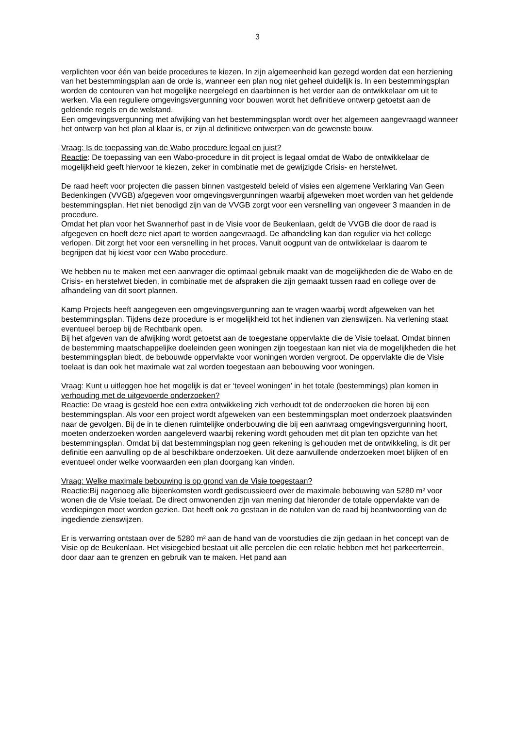3
verplichten voor één van beide procedures te kiezen. In zijn algemeenheid kan gezegd worden dat een herziening van het bestemmingsplan aan de orde is, wanneer een plan nog niet geheel duidelijk is. In een bestemmingsplan worden de contouren van het mogelijke neergelegd en daarbinnen is het verder aan de ontwikkelaar om uit te werken. Via een reguliere omgevingsvergunning voor bouwen wordt het definitieve ontwerp getoetst aan de geldende regels en de welstand.
Een omgevingsvergunning met afwijking van het bestemmingsplan wordt over het algemeen aangevraagd wanneer het ontwerp van het plan al klaar is, er zijn al definitieve ontwerpen van de gewenste bouw.
Vraag: Is de toepassing van de Wabo procedure legaal en juist?
Reactie: De toepassing van een Wabo-procedure in dit project is legaal omdat de Wabo de ontwikkelaar de mogelijkheid geeft hiervoor te kiezen, zeker in combinatie met de gewijzigde Crisis- en herstelwet.
De raad heeft voor projecten die passen binnen vastgesteld beleid of visies een algemene Verklaring Van Geen Bedenkingen (VVGB) afgegeven voor omgevingsvergunningen waarbij afgeweken moet worden van het geldende bestemmingsplan. Het niet benodigd zijn van de VVGB zorgt voor een versnelling van ongeveer 3 maanden in de procedure.
Omdat het plan voor het Swannerhof past in de Visie voor de Beukenlaan, geldt de VVGB die door de raad is afgegeven en hoeft deze niet apart te worden aangevraagd. De afhandeling kan dan regulier via het college verlopen. Dit zorgt het voor een versnelling in het proces. Vanuit oogpunt van de ontwikkelaar is daarom te begrijpen dat hij kiest voor een Wabo procedure.
We hebben nu te maken met een aanvrager die optimaal gebruik maakt van de mogelijkheden die de Wabo en de Crisis- en herstelwet bieden, in combinatie met de afspraken die zijn gemaakt tussen raad en college over de afhandeling van dit soort plannen.
Kamp Projects heeft aangegeven een omgevingsvergunning aan te vragen waarbij wordt afgeweken van het bestemmingsplan. Tijdens deze procedure is er mogelijkheid tot het indienen van zienswijzen. Na verlening staat eventueel beroep bij de Rechtbank open.
Bij het afgeven van de afwijking wordt getoetst aan de toegestane oppervlakte die de Visie toelaat. Omdat binnen de bestemming maatschappelijke doeleinden geen woningen zijn toegestaan kan niet via de mogelijkheden die het bestemmingsplan biedt, de bebouwde oppervlakte voor woningen worden vergroot. De oppervlakte die de Visie toelaat is dan ook het maximale wat zal worden toegestaan aan bebouwing voor woningen.
Vraag: Kunt u uitleggen hoe het mogelijk is dat er ‘teveel woningen’ in het totale (bestemmings) plan komen in verhouding met de uitgevoerde onderzoeken?
Reactie: De vraag is gesteld hoe een extra ontwikkeling zich verhoudt tot de onderzoeken die horen bij een bestemmingsplan. Als voor een project wordt afgeweken van een bestemmingsplan moet onderzoek plaatsvinden naar de gevolgen. Bij de in te dienen ruimtelijke onderbouwing die bij een aanvraag omgevingsvergunning hoort, moeten onderzoeken worden aangeleverd waarbij rekening wordt gehouden met dit plan ten opzichte van het bestemmingsplan. Omdat bij dat bestemmingsplan nog geen rekening is gehouden met de ontwikkeling, is dit per definitie een aanvulling op de al beschikbare onderzoeken. Uit deze aanvullende onderzoeken moet blijken of en eventueel onder welke voorwaarden een plan doorgang kan vinden.
Vraag: Welke maximale bebouwing is op grond van de Visie toegestaan?
Reactie: Bij nagenoeg alle bijeenkomsten wordt gediscussieerd over de maximale bebouwing van 5280 m² voor wonen die de Visie toelaat. De direct omwonenden zijn van mening dat hieronder de totale oppervlakte van de verdiepingen moet worden gezien. Dat heeft ook zo gestaan in de notulen van de raad bij beantwoording van de ingediende zienswijzen.
Er is verwarring ontstaan over de 5280 m² aan de hand van de voorstudies die zijn gedaan in het concept van de Visie op de Beukenlaan. Het visiegebied bestaat uit alle percelen die een relatie hebben met het parkeerterrein, door daar aan te grenzen en gebruik van te maken. Het pand aan